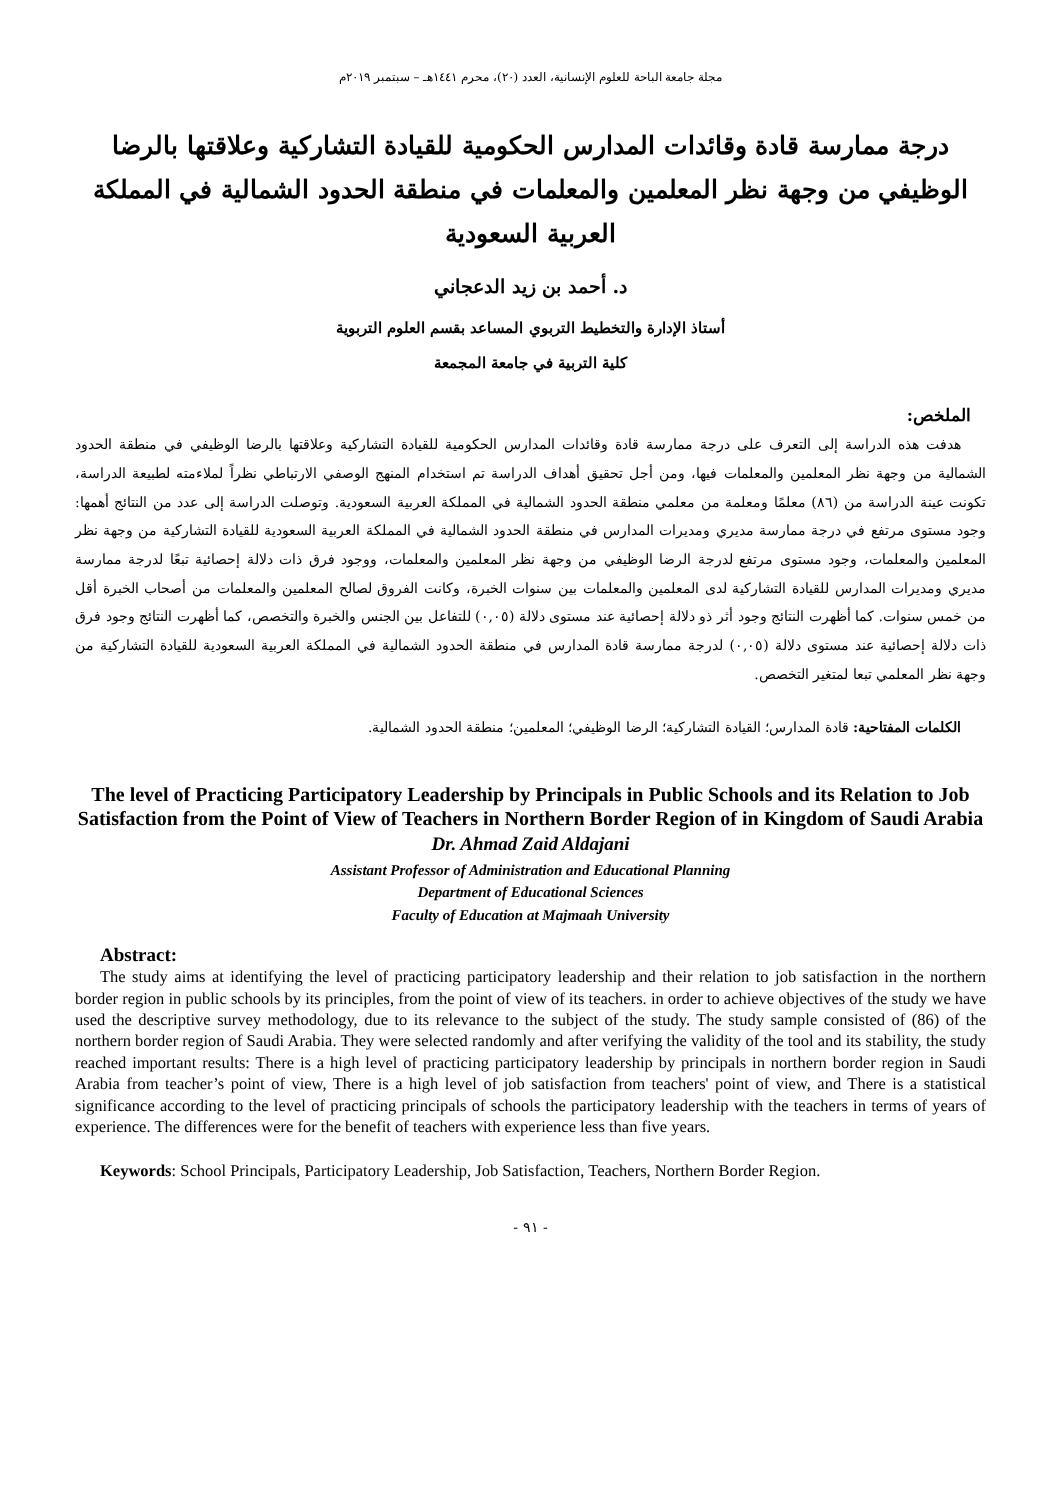مجلة جامعة الباحة للعلوم الإنسانية، العدد (٢٠)، محرم ١٤٤١هـ – سبتمبر ٢٠١٩م
درجة ممارسة قادة وقائدات المدارس الحكومية للقيادة التشاركية وعلاقتها بالرضا الوظيفي من وجهة نظر المعلمين والمعلمات في منطقة الحدود الشمالية في المملكة العربية السعودية
د. أحمد بن زيد الدعجاني
أستاذ الإدارة والتخطيط التربوي المساعد بقسم العلوم التربوية
كلية التربية في جامعة المجمعة
الملخص:
هدفت هذه الدراسة إلى التعرف على درجة ممارسة قادة وقائدات المدارس الحكومية للقيادة التشاركية وعلاقتها بالرضا الوظيفي في منطقة الحدود الشمالية من وجهة نظر المعلمين والمعلمات فيها، ومن أجل تحقيق أهداف الدراسة تم استخدام المنهج الوصفي الارتباطي نظراً لملاءمته لطبيعة الدراسة، تكونت عينة الدراسة من (٨٦) معلمًا ومعلمة من معلمي منطقة الحدود الشمالية في المملكة العربية السعودية. وتوصلت الدراسة إلى عدد من النتائج أهمها: وجود مستوى مرتفع في درجة ممارسة مديري ومديرات المدارس في منطقة الحدود الشمالية في المملكة العربية السعودية للقيادة التشاركية من وجهة نظر المعلمين والمعلمات، وجود مستوى مرتفع لدرجة الرضا الوظيفي من وجهة نظر المعلمين والمعلمات، ووجود فرق ذات دلالة إحصائية تبعًا لدرجة ممارسة مديري ومديرات المدارس للقيادة التشاركية لدى المعلمين والمعلمات بين سنوات الخبرة، وكانت الفروق لصالح المعلمين والمعلمات من أصحاب الخبرة أقل من خمس سنوات. كما أظهرت النتائج وجود أثر ذو دلالة إحصائية عند مستوى دلالة (٠,٠٥) للتفاعل بين الجنس والخبرة والتخصص، كما أظهرت النتائج وجود فرق ذات دلالة إحصائية عند مستوى دلالة (٠,٠٥) لدرجة ممارسة قادة المدارس في منطقة الحدود الشمالية في المملكة العربية السعودية للقيادة التشاركية من وجهة نظر المعلمي تبعا لمتغير التخصص.
الكلمات المفتاحية: قادة المدارس؛ القيادة التشاركية؛ الرضا الوظيفي؛ المعلمين؛ منطقة الحدود الشمالية.
The level of Practicing Participatory Leadership by Principals in Public Schools and its Relation to Job Satisfaction from the Point of View of Teachers in Northern Border Region of in Kingdom of Saudi Arabia
Dr. Ahmad Zaid Aldajani
Assistant Professor of Administration and Educational Planning
Department of Educational Sciences
Faculty of Education at Majmaah University
Abstract:
The study aims at identifying the level of practicing participatory leadership and their relation to job satisfaction in the northern border region in public schools by its principles, from the point of view of its teachers. in order to achieve objectives of the study we have used the descriptive survey methodology, due to its relevance to the subject of the study. The study sample consisted of (86) of the northern border region of Saudi Arabia. They were selected randomly and after verifying the validity of the tool and its stability, the study reached important results: There is a high level of practicing participatory leadership by principals in northern border region in Saudi Arabia from teacher’s point of view, There is a high level of job satisfaction from teachers' point of view, and There is a statistical significance according to the level of practicing principals of schools the participatory leadership with the teachers in terms of years of experience. The differences were for the benefit of teachers with experience less than five years.
Keywords: School Principals, Participatory Leadership, Job Satisfaction, Teachers, Northern Border Region.
- ٩١ -